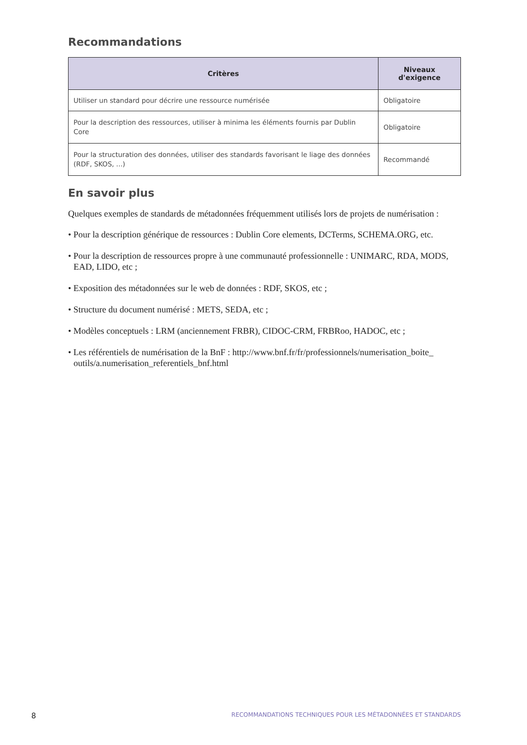Recommandations
| Critères | Niveaux d'exigence |
| --- | --- |
| Utiliser un standard pour décrire une ressource numérisée | Obligatoire |
| Pour la description des ressources, utiliser à minima les éléments fournis par Dublin Core | Obligatoire |
| Pour la structuration des données, utiliser des standards favorisant le liage des données (RDF, SKOS, ...) | Recommandé |
En savoir plus
Quelques exemples de standards de métadonnées fréquemment utilisés lors de projets de numérisation :
• Pour la description générique de ressources : Dublin Core elements, DCTerms, SCHEMA.ORG, etc.
• Pour la description de ressources propre à une communauté professionnelle : UNIMARC, RDA, MODS, EAD, LIDO, etc ;
• Exposition des métadonnées sur le web de données : RDF, SKOS, etc ;
• Structure du document numérisé : METS, SEDA, etc ;
• Modèles conceptuels : LRM (anciennement FRBR), CIDOC-CRM, FRBRoo, HADOC, etc ;
• Les référentiels de numérisation de la BnF : http://www.bnf.fr/fr/professionnels/numerisation_boite_ outils/a.numerisation_referentiels_bnf.html
8 RECOMMANDATIONS TECHNIQUES POUR LES MÉTADONNÉES ET STANDARDS